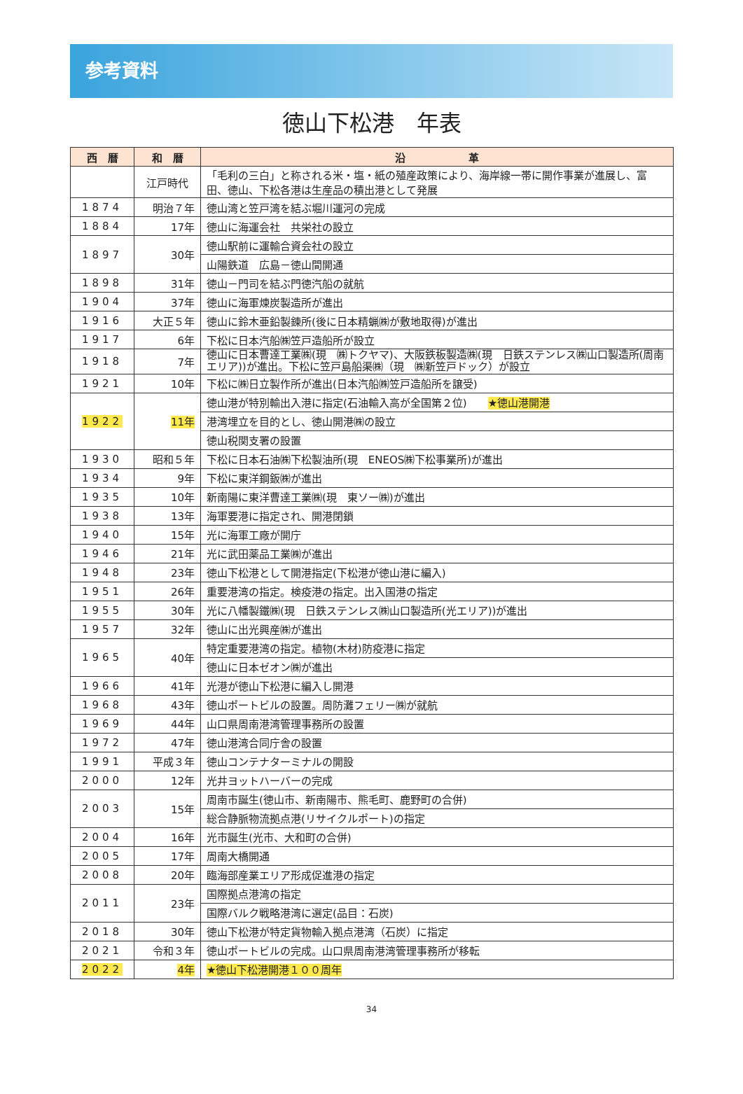参考資料
徳山下松港　年表
| 西 暦 | 和 暦 | 沿 革 |
| --- | --- | --- |
| | 江戸時代 | 「毛利の三白」と称される米・塩・紙の殖産政策により、海岸線一帯に開作事業が進展し、富田、徳山、下松各港は生産品の積出港として発展 |
| 1874 | 明治７年 | 徳山湾と笠戸湾を結ぶ堀川運河の完成 |
| 1884 | 17年 | 徳山に海運会社 共栄社の設立 |
| 1897 | 30年 | 徳山駅前に運輸合資会社の設立 |
| | | 山陽鉄道 広島－徳山間開通 |
| 1898 | 31年 | 徳山－門司を結ぶ門徳汽船の就航 |
| 1904 | 37年 | 徳山に海軍煉炭製造所が進出 |
| 1916 | 大正５年 | 徳山に鈴木亜鉛製錬所(後に日本精蝋㈱が敷地取得)が進出 |
| 1917 | 6年 | 下松に日本汽船㈱笠戸造船所が設立 |
| 1918 | 7年 | 徳山に日本曹達工業㈱(現 ㈱トクヤマ)、大阪鉄板製造㈱(現 日鉄ステンレス㈱山口製造所(周南エリア))が進出。下松に笠戸島船渠㈱（現 ㈱新笠戸ドック）が設立 |
| 1921 | 10年 | 下松に㈱日立製作所が進出(日本汽船㈱笠戸造船所を譲受) |
| 1922 | 11年 | 徳山港が特別輸出入港に指定(石油輸入高が全国第２位) ★徳山港開港 |
| | | 港湾埋立を目的とし、徳山開港㈱の設立 |
| | | 徳山税関支署の設置 |
| 1930 | 昭和５年 | 下松に日本石油㈱下松製油所(現 ENEOS㈱下松事業所)が進出 |
| 1934 | 9年 | 下松に東洋鋼鈑㈱が進出 |
| 1935 | 10年 | 新南陽に東洋曹達工業㈱(現 東ソー㈱)が進出 |
| 1938 | 13年 | 海軍要港に指定され、開港閉鎖 |
| 1940 | 15年 | 光に海軍工廠が開庁 |
| 1946 | 21年 | 光に武田薬品工業㈱が進出 |
| 1948 | 23年 | 徳山下松港として開港指定(下松港が徳山港に編入) |
| 1951 | 26年 | 重要港湾の指定。検疫港の指定。出入国港の指定 |
| 1955 | 30年 | 光に八幡製鐵㈱(現 日鉄ステンレス㈱山口製造所(光エリア))が進出 |
| 1957 | 32年 | 徳山に出光興産㈱が進出 |
| 1965 | 40年 | 特定重要港湾の指定。植物(木材)防疫港に指定 |
| | | 徳山に日本ゼオン㈱が進出 |
| 1966 | 41年 | 光港が徳山下松港に編入し開港 |
| 1968 | 43年 | 徳山ポートビルの設置。周防灘フェリー㈱が就航 |
| 1969 | 44年 | 山口県周南港湾管理事務所の設置 |
| 1972 | 47年 | 徳山港湾合同庁舎の設置 |
| 1991 | 平成３年 | 徳山コンテナターミナルの開設 |
| 2000 | 12年 | 光井ヨットハーバーの完成 |
| 2003 | 15年 | 周南市誕生(徳山市、新南陽市、熊毛町、鹿野町の合併) |
| | | 総合静脈物流拠点港(リサイクルポート)の指定 |
| 2004 | 16年 | 光市誕生(光市、大和町の合併) |
| 2005 | 17年 | 周南大橋開通 |
| 2008 | 20年 | 臨海部産業エリア形成促進港の指定 |
| 2011 | 23年 | 国際拠点港湾の指定 |
| | | 国際バルク戦略港湾に選定(品目：石炭) |
| 2018 | 30年 | 徳山下松港が特定貨物輸入拠点港湾（石炭）に指定 |
| 2021 | 令和３年 | 徳山ポートビルの完成。山口県周南港湾管理事務所が移転 |
| 2022 | 4年 | ★徳山下松港開港１００周年 |
34